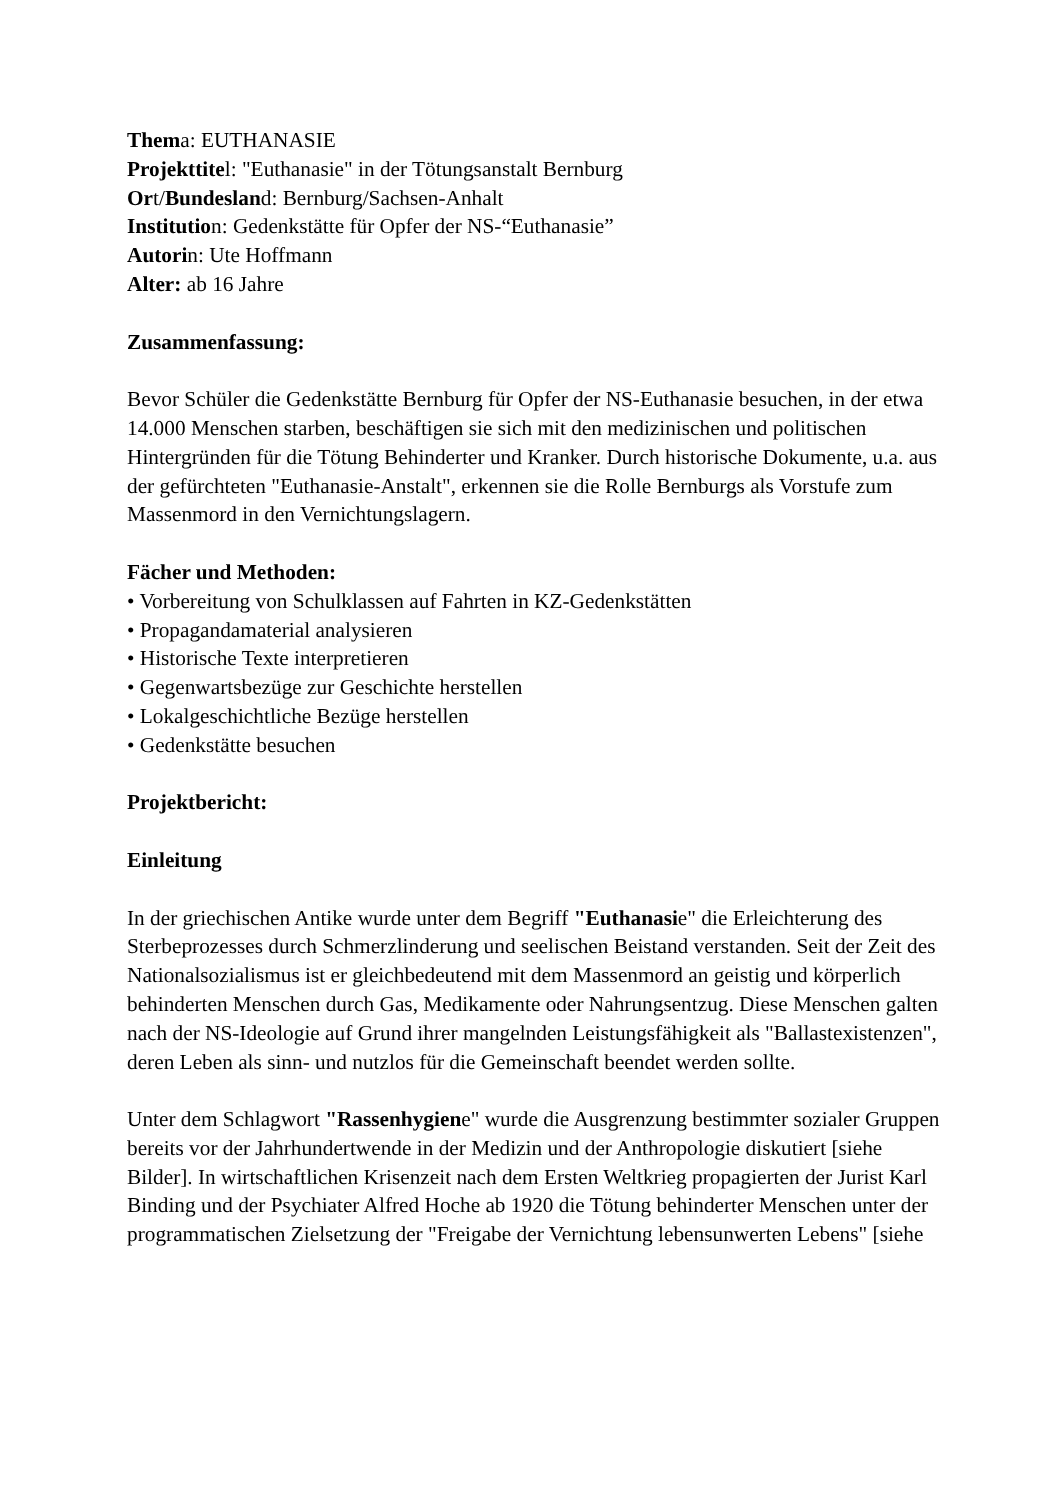Thema: EUTHANASIE
Projekttitel: "Euthanasie" in der Tötungsanstalt Bernburg
Ort/Bundesland: Bernburg/Sachsen-Anhalt
Institution: Gedenkstätte für Opfer der NS-“Euthanasie”
Autorin: Ute Hoffmann
Alter: ab 16 Jahre
Zusammenfassung:
Bevor Schüler die Gedenkstätte Bernburg für Opfer der NS-Euthanasie besuchen, in der etwa 14.000 Menschen starben, beschäftigen sie sich mit den medizinischen und politischen Hintergründen für die Tötung Behinderter und Kranker. Durch historische Dokumente, u.a. aus der gefürchteten "Euthanasie-Anstalt", erkennen sie die Rolle Bernburgs als Vorstufe zum Massenmord in den Vernichtungslagern.
Fächer und Methoden:
• Vorbereitung von Schulklassen auf Fahrten in KZ-Gedenkstätten
• Propagandamaterial analysieren
• Historische Texte interpretieren
• Gegenwartsbezüge zur Geschichte herstellen
• Lokalgeschichtliche Bezüge herstellen
• Gedenkstätte besuchen
Projektbericht:
Einleitung
In der griechischen Antike wurde unter dem Begriff "Euthanasie" die Erleichterung des Sterbeprozesses durch Schmerzlinderung und seelischen Beistand verstanden. Seit der Zeit des Nationalsozialismus ist er gleichbedeutend mit dem Massenmord an geistig und körperlich behinderten Menschen durch Gas, Medikamente oder Nahrungsentzug. Diese Menschen galten nach der NS-Ideologie auf Grund ihrer mangelnden Leistungsfähigkeit als "Ballastexistenzen", deren Leben als sinn- und nutzlos für die Gemeinschaft beendet werden sollte.
Unter dem Schlagwort "Rassenhygiene" wurde die Ausgrenzung bestimmter sozialer Gruppen bereits vor der Jahrhundertwende in der Medizin und der Anthropologie diskutiert [siehe Bilder]. In wirtschaftlichen Krisenzeit nach dem Ersten Weltkrieg propagierten der Jurist Karl Binding und der Psychiater Alfred Hoche ab 1920 die Tötung behinderter Menschen unter der programmatischen Zielsetzung der "Freigabe der Vernichtung lebensunwerten Lebens" [siehe